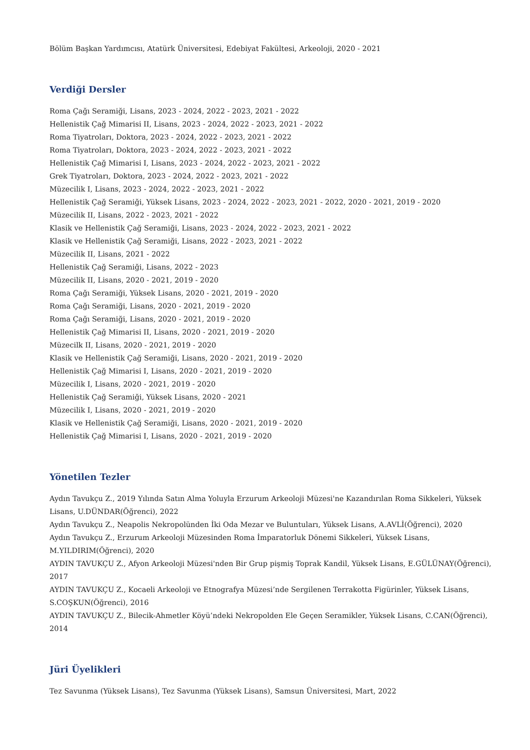Bölüm Başkan Yardımcısı, Atatürk Üniversitesi, Edebiyat Fakültesi, Arkeoloji, 2020 - 2021
Verdiği Dersler
Roma Çağı Seramiği, Lisans, 2023 - 2024, 2022 - 2023, 2021 - 2022
Hellenistik Çağ Mimarisi II, Lisans, 2023 - 2024, 2022 - 2023, 2021 - 2022
Roma Tiyatroları, Doktora, 2023 - 2024, 2022 - 2023, 2021 - 2022
Roma Tiyatroları, Doktora, 2023 - 2024, 2022 - 2023, 2021 - 2022
Hellenistik Çağ Mimarisi I, Lisans, 2023 - 2024, 2022 - 2023, 2021 - 2022
Grek Tiyatroları, Doktora, 2023 - 2024, 2022 - 2023, 2021 - 2022
Müzecilik I, Lisans, 2023 - 2024, 2022 - 2023, 2021 - 2022
Hellenistik Çağ Seramiği, Yüksek Lisans, 2023 - 2024, 2022 - 2023, 2021 - 2022, 2020 - 2021, 2019 - 2020
Müzecilik II, Lisans, 2022 - 2023, 2021 - 2022
Klasik ve Hellenistik Çağ Seramiği, Lisans, 2023 - 2024, 2022 - 2023, 2021 - 2022
Klasik ve Hellenistik Çağ Seramiği, Lisans, 2022 - 2023, 2021 - 2022
Müzecilik II, Lisans, 2021 - 2022
Hellenistik Çağ Seramiği, Lisans, 2022 - 2023
Müzecilik II, Lisans, 2020 - 2021, 2019 - 2020
Roma Çağı Seramiği, Yüksek Lisans, 2020 - 2021, 2019 - 2020
Roma Çağı Seramiği, Lisans, 2020 - 2021, 2019 - 2020
Roma Çağı Seramiği, Lisans, 2020 - 2021, 2019 - 2020
Hellenistik Çağ Mimarisi II, Lisans, 2020 - 2021, 2019 - 2020
Müzecilk II, Lisans, 2020 - 2021, 2019 - 2020
Klasik ve Hellenistik Çağ Seramiği, Lisans, 2020 - 2021, 2019 - 2020
Hellenistik Çağ Mimarisi I, Lisans, 2020 - 2021, 2019 - 2020
Müzecilik I, Lisans, 2020 - 2021, 2019 - 2020
Hellenistik Çağ Seramiği, Yüksek Lisans, 2020 - 2021
Müzecilik I, Lisans, 2020 - 2021, 2019 - 2020
Klasik ve Hellenistik Çağ Seramiği, Lisans, 2020 - 2021, 2019 - 2020
Hellenistik Çağ Mimarisi I, Lisans, 2020 - 2021, 2019 - 2020
Yönetilen Tezler
Aydın Tavukçu Z., 2019 Yılında Satın Alma Yoluyla Erzurum Arkeoloji Müzesi'ne Kazandırılan Roma Sikkeleri, Yüksek Lisans, U.DÜNDAR(Öğrenci), 2022
Aydın Tavukçu Z., Neapolis Nekropolünden İki Oda Mezar ve Buluntuları, Yüksek Lisans, A.AVLİ(Öğrenci), 2020
Aydın Tavukçu Z., Erzurum Arkeoloji Müzesinden Roma İmparatorluk Dönemi Sikkeleri, Yüksek Lisans, M.YILDIRIM(Öğrenci), 2020
AYDIN TAVUKÇU Z., Afyon Arkeoloji Müzesi'nden Bir Grup pişmiş Toprak Kandil, Yüksek Lisans, E.GÜLÜNAY(Öğrenci), 2017
AYDIN TAVUKÇU Z., Kocaeli Arkeoloji ve Etnografya Müzesi’nde Sergilenen Terrakotta Figürinler, Yüksek Lisans, S.COŞKUN(Öğrenci), 2016
AYDIN TAVUKÇU Z., Bilecik-Ahmetler Köyü’ndeki Nekropolden Ele Geçen Seramikler, Yüksek Lisans, C.CAN(Öğrenci), 2014
Jüri Üyelikleri
Tez Savunma (Yüksek Lisans), Tez Savunma (Yüksek Lisans), Samsun Üniversitesi, Mart, 2022